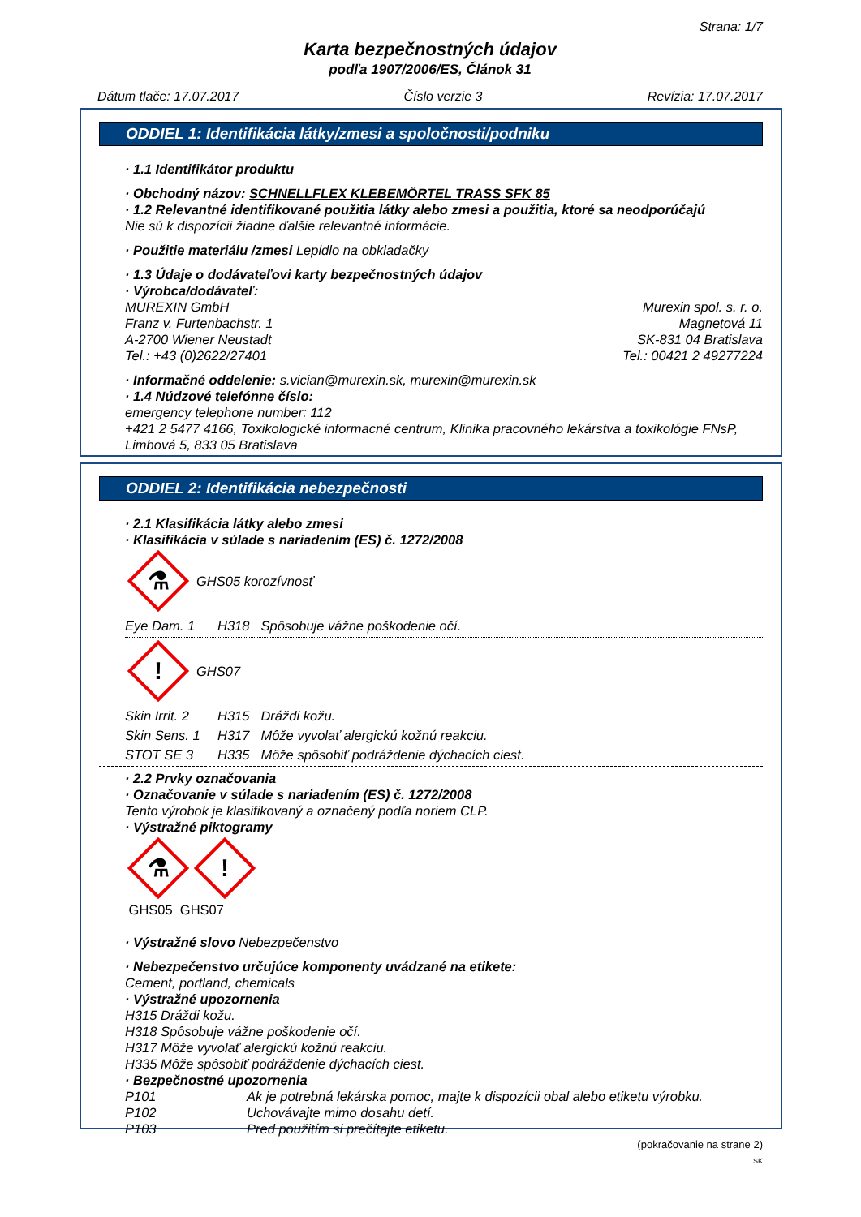Strana: 1/7
Karta bezpečnostných údajov
podľa 1907/2006/ES, Článok 31
Dátum tlače: 17.07.2017 Číslo verzie 3 Revízia: 17.07.2017
ODDIEL 1: Identifikácia látky/zmesi a spoločnosti/podniku
· 1.1 Identifikátor produktu
· Obchodný názov: SCHNELLFLEX KLEBEMÖRTEL TRASS SFK 85
· 1.2 Relevantné identifikované použitia látky alebo zmesi a použitia, ktoré sa neodporúčajú
Nie sú k dispozícii žiadne ďalšie relevantné informácie.
· Použitie materiálu /zmesi Lepidlo na obkladačky
· 1.3 Údaje o dodávateľovi karty bezpečnostných údajov
· Výrobca/dodávateľ:
MUREXIN GmbH
Franz v. Furtenbachstr. 1
A-2700 Wiener Neustadt
Tel.: +43 (0)2622/27401
Murexin spol. s. r. o.
Magnetová 11
SK-831 04 Bratislava
Tel.: 00421 2 49277224
· Informačné oddelenie: s.vician@murexin.sk, murexin@murexin.sk
· 1.4 Núdzové telefónne číslo:
emergency telephone number: 112
+421 2 5477 4166, Toxikologické informacné centrum, Klinika pracovného lekárstva a toxikológie FNsP, Limbová 5, 833 05 Bratislava
ODDIEL 2: Identifikácia nebezpečnosti
· 2.1 Klasifikácia látky alebo zmesi
· Klasifikácia v súlade s nariadením (ES) č. 1272/2008
⚗ GHS05 korozívnosť
Eye Dam. 1 H318 Spôsobuje vážne poškodenie očí.
! GHS07
Skin Irrit. 2 H315 Dráždi kožu.
Skin Sens. 1 H317 Môže vyvolať alergickú kožnú reakciu.
STOT SE 3 H335 Môže spôsobiť podráždenie dýchacích ciest.
· 2.2 Prvky označovania
· Označovanie v súlade s nariadením (ES) č. 1272/2008
Tento výrobok je klasifikovaný a označený podľa noriem CLP.
· Výstražné piktogramy
⚗!
GHS05 GHS07
· Výstražné slovo Nebezpečenstvo
· Nebezpečenstvo určujúce komponenty uvádzané na etikete:
Cement, portland, chemicals
· Výstražné upozornenia
H315 Dráždi kožu.
H318 Spôsobuje vážne poškodenie očí.
H317 Môže vyvolať alergickú kožnú reakciu.
H335 Môže spôsobiť podráždenie dýchacích ciest.
· Bezpečnostné upozornenia
P101 Ak je potrebná lekárska pomoc, majte k dispozícii obal alebo etiketu výrobku.
P102 Uchovávajte mimo dosahu detí.
P103 Pred použitím si prečítajte etiketu.
(pokračovanie na strane 2)
SK